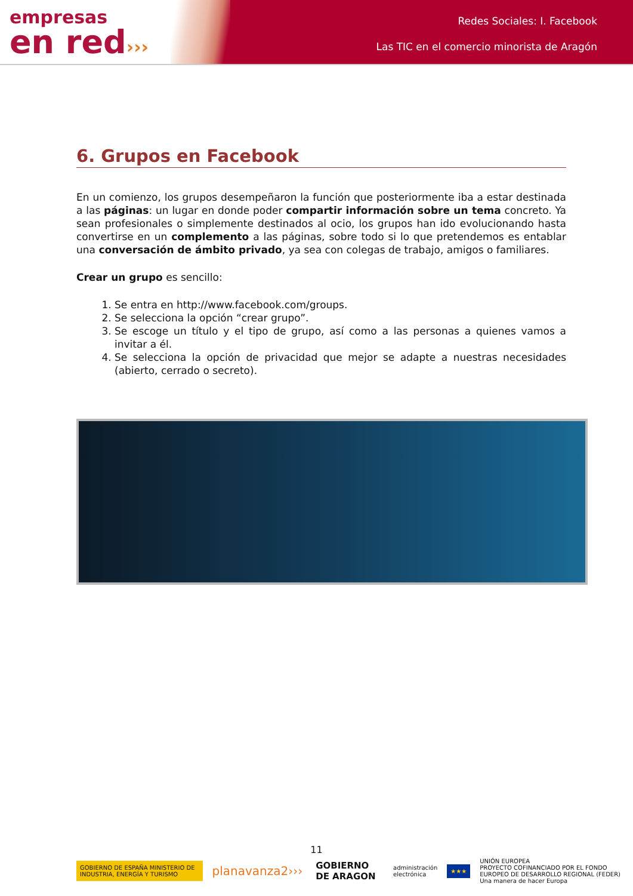empresas
en red›››
Redes Sociales: I. Facebook
Las TIC en el comercio minorista de Aragón
6. Grupos en Facebook
En un comienzo, los grupos desempeñaron la función que posteriormente iba a estar destinada a las páginas: un lugar en donde poder compartir información sobre un tema concreto. Ya sean profesionales o simplemente destinados al ocio, los grupos han ido evolucionando hasta convertirse en un complemento a las páginas, sobre todo si lo que pretendemos es entablar una conversación de ámbito privado, ya sea con colegas de trabajo, amigos o familiares.
Crear un grupo es sencillo:
1. Se entra en http://www.facebook.com/groups.
2. Se selecciona la opción “crear grupo”.
3. Se escoge un título y el tipo de grupo, así como a las personas a quienes vamos a invitar a él.
4. Se selecciona la opción de privacidad que mejor se adapte a nuestras necesidades (abierto, cerrado o secreto).
11
GOBIERNO DE ESPAÑA MINISTERIO DE INDUSTRIA, ENERGÍA Y TURISMO
planavanza2›››
GOBIERNO DE ARAGON
administración electrónica ★★★
UNIÓN EUROPEA
PROYECTO COFINANCIADO POR EL FONDO EUROPEO DE DESARROLLO REGIONAL (FEDER)
Una manera de hacer Europa